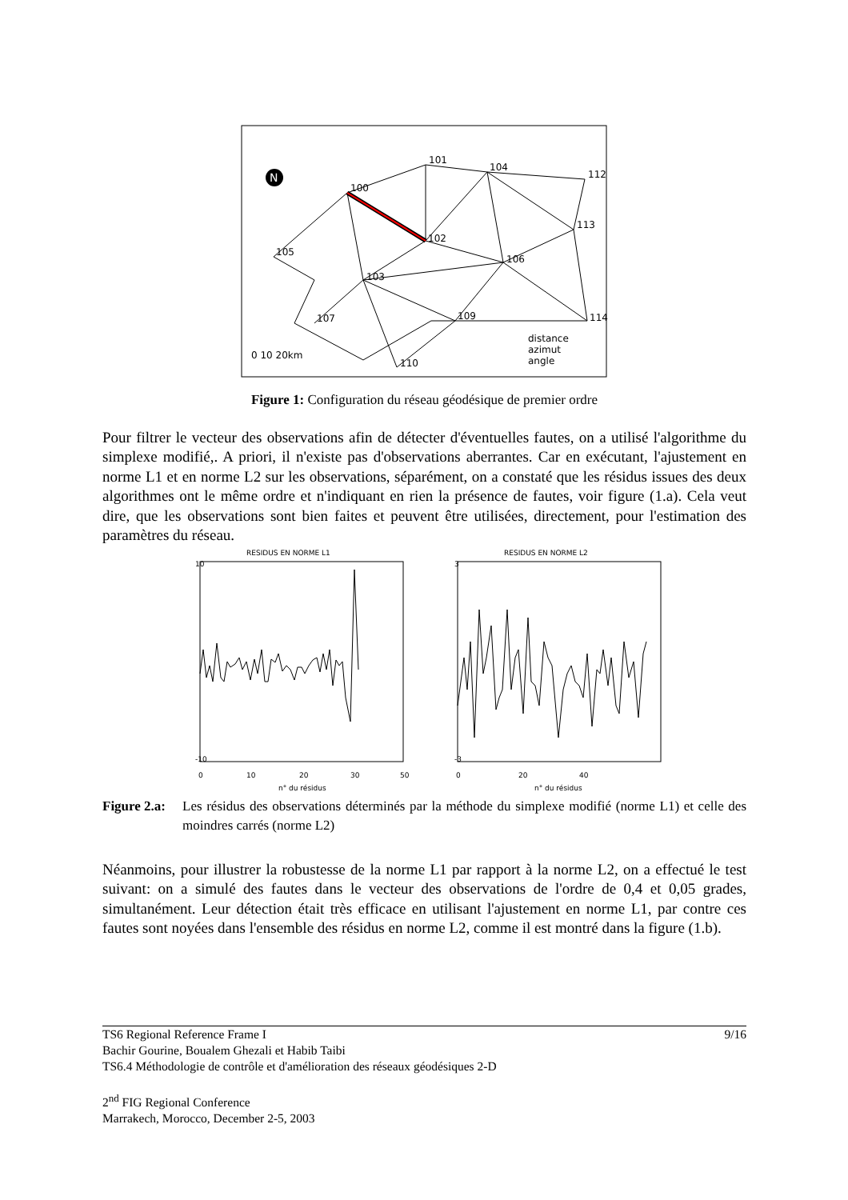N
101
104
100
112
113
102
105
106
103
107
109
114
110
0 10 20km
distance
azimut
angle
Figure 1: Configuration du réseau géodésique de premier ordre
Pour filtrer le vecteur des observations afin de détecter d'éventuelles fautes, on a utilisé l'algorithme du simplexe modifié,. A priori, il n'existe pas d'observations aberrantes. Car en exécutant, l'ajustement en norme L1 et en norme L2 sur les observations, séparément, on a constaté que les résidus issues des deux algorithmes ont le même ordre et n'indiquant en rien la présence de fautes, voir figure (1.a). Cela veut dire, que les observations sont bien faites et peuvent être utilisées, directement, pour l'estimation des paramètres du réseau.
RESIDUS EN NORME L1
RESIDUS EN NORME L2
10
3
-10
-3
0
10
20
30
50
0
20
40
n° du résidus
n° du résidus
Figure 2.a: Les résidus des observations déterminés par la méthode du simplexe modifié (norme L1) et celle des moindres carrés (norme L2)
Néanmoins, pour illustrer la robustesse de la norme L1 par rapport à la norme L2, on a effectué le test suivant: on a simulé des fautes dans le vecteur des observations de l'ordre de 0,4 et 0,05 grades, simultanément. Leur détection était très efficace en utilisant l'ajustement en norme L1, par contre ces fautes sont noyées dans l'ensemble des résidus en norme L2, comme il est montré dans la figure (1.b).
TS6 Regional Reference Frame I 9/16
Bachir Gourine, Boualem Ghezali et Habib Taibi
TS6.4 Méthodologie de contrôle et d'amélioration des réseaux géodésiques 2-D
2<sup>nd</sup> FIG Regional Conference
Marrakech, Morocco, December 2-5, 2003